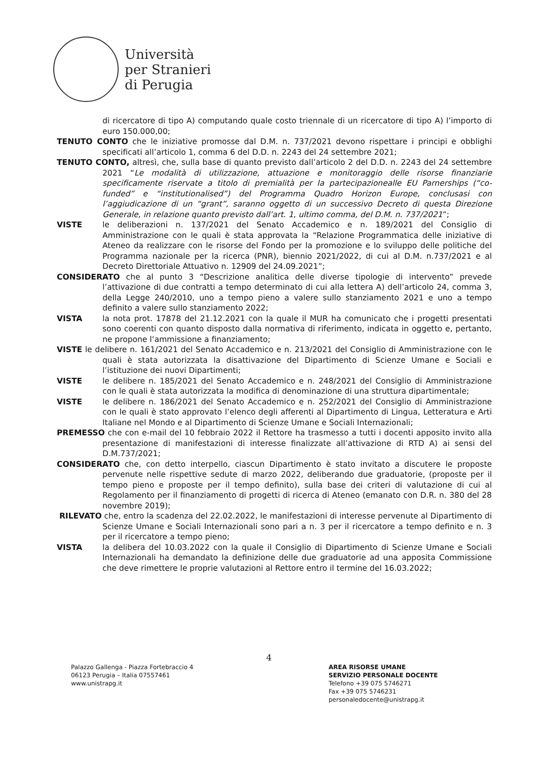Università
per Stranieri
di Perugia
di ricercatore di tipo A) computando quale costo triennale di un ricercatore di tipo A) l’importo di euro 150.000,00;
TENUTO CONTO che le iniziative promosse dal D.M. n. 737/2021 devono rispettare i principi e obblighi specificati all’articolo 1, comma 6 del D.D. n. 2243 del 24 settembre 2021;
TENUTO CONTO, altresì, che, sulla base di quanto previsto dall’articolo 2 del D.D. n. 2243 del 24 settembre 2021 “Le modalità di utilizzazione, attuazione e monitoraggio delle risorse finanziarie specificamente riservate a titolo di premialità per la partecipazionealle EU Parnerships (“co-funded” e “institutionalised”) del Programma Quadro Horizon Europe, conclusasi con l’aggiudicazione di un “grant”, saranno oggetto di un successivo Decreto di questa Direzione Generale, in relazione quanto previsto dall’art. 1, ultimo comma, del D.M. n. 737/2021”;
VISTE le deliberazioni n. 137/2021 del Senato Accademico e n. 189/2021 del Consiglio di Amministrazione con le quali è stata approvata la “Relazione Programmatica delle iniziative di Ateneo da realizzare con le risorse del Fondo per la promozione e lo sviluppo delle politiche del Programma nazionale per la ricerca (PNR), biennio 2021/2022, di cui al D.M. n.737/2021 e al Decreto Direttoriale Attuativo n. 12909 del 24.09.2021”;
CONSIDERATO che al punto 3 “Descrizione analitica delle diverse tipologie di intervento” prevede l’attivazione di due contratti a tempo determinato di cui alla lettera A) dell’articolo 24, comma 3, della Legge 240/2010, uno a tempo pieno a valere sullo stanziamento 2021 e uno a tempo definito a valere sullo stanziamento 2022;
VISTA la nota prot. 17878 del 21.12.2021 con la quale il MUR ha comunicato che i progetti presentati sono coerenti con quanto disposto dalla normativa di riferimento, indicata in oggetto e, pertanto, ne propone l’ammissione a finanziamento;
VISTE le delibere n. 161/2021 del Senato Accademico e n. 213/2021 del Consiglio di Amministrazione con le quali è stata autorizzata la disattivazione del Dipartimento di Scienze Umane e Sociali e l’istituzione dei nuovi Dipartimenti;
VISTE le delibere n. 185/2021 del Senato Accademico e n. 248/2021 del Consiglio di Amministrazione con le quali è stata autorizzata la modifica di denominazione di una struttura dipartimentale;
VISTE le delibere n. 186/2021 del Senato Accademico e n. 252/2021 del Consiglio di Amministrazione con le quali è stato approvato l’elenco degli afferenti al Dipartimento di Lingua, Letteratura e Arti Italiane nel Mondo e al Dipartimento di Scienze Umane e Sociali Internazionali;
PREMESSO che con e-mail del 10 febbraio 2022 il Rettore ha trasmesso a tutti i docenti apposito invito alla presentazione di manifestazioni di interesse finalizzate all’attivazione di RTD A) ai sensi del D.M.737/2021;
CONSIDERATO che, con detto interpello, ciascun Dipartimento è stato invitato a discutere le proposte pervenute nelle rispettive sedute di marzo 2022, deliberando due graduatorie, (proposte per il tempo pieno e proposte per il tempo definito), sulla base dei criteri di valutazione di cui al Regolamento per il finanziamento di progetti di ricerca di Ateneo (emanato con D.R. n. 380 del 28 novembre 2019);
RILEVATO che, entro la scadenza del 22.02.2022, le manifestazioni di interesse pervenute al Dipartimento di Scienze Umane e Sociali Internazionali sono pari a n. 3 per il ricercatore a tempo definito e n. 3 per il ricercatore a tempo pieno;
VISTA la delibera del 10.03.2022 con la quale il Consiglio di Dipartimento di Scienze Umane e Sociali Internazionali ha demandato la definizione delle due graduatorie ad una apposita Commissione che deve rimettere le proprie valutazioni al Rettore entro il termine del 16.03.2022;
4
Palazzo Gallenga - Piazza Fortebraccio 4
06123 Perugia – Italia 07557461
www.unistrapg.it
AREA RISORSE UMANE
SERVIZIO PERSONALE DOCENTE
Telefono +39 075 5746271
Fax +39 075 5746231
personaledocente@unistrapg.it